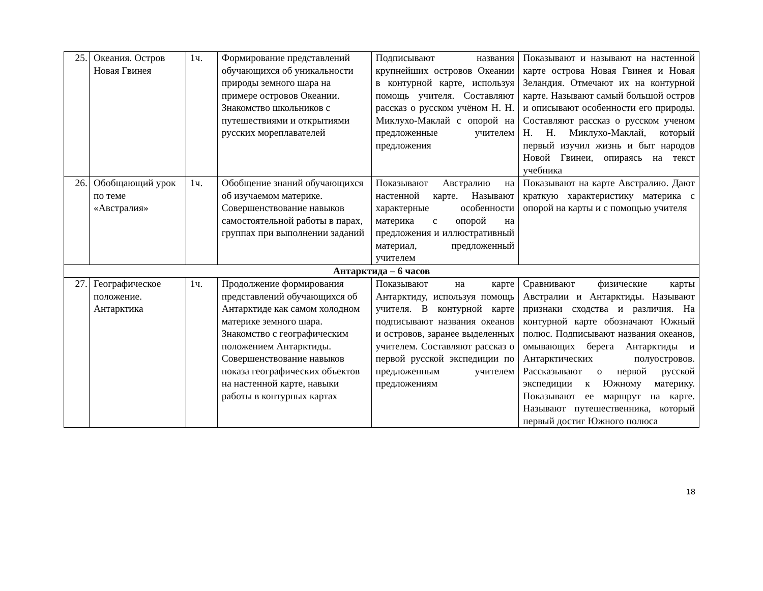| 25. | Океания. Остров Новая Гвинея | 1ч. | Формирование представлений обучающихся об уникальности природы земного шара на примере островов Океании. Знакомство школьников с путешествиями и открытиями русских мореплавателей | Подписывают названия крупнейших островов Океании в контурной карте, используя помощь учителя. Составляют рассказ о русском учёном Н. Н. Миклухо-Маклай с опорой на предложенные учителем предложения | Показывают и называют на настенной карте острова Новая Гвинея и Новая Зеландия. Отмечают их на контурной карте. Называют самый большой остров и описывают особенности его природы. Составляют рассказ о русском ученом Н. Н. Миклухо-Маклай, который первый изучил жизнь и быт народов Новой Гвинеи, опираясь на текст учебника |
| 26. | Обобщающий урок по теме «Австралия» | 1ч. | Обобщение знаний обучающихся об изучаемом материке. Совершенствование навыков самостоятельной работы в парах, группах при выполнении заданий | Показывают Австралию на настенной карте. Называют характерные особенности материка с опорой на предложения и иллюстративный материал, предложенный учителем | Показывают на карте Австралию. Дают краткую характеристику материка с опорой на карты и с помощью учителя |
| Антарктида – 6 часов | | | | | |
| 27. | Географическое положение. Антарктика | 1ч. | Продолжение формирования представлений обучающихся об Антарктиде как самом холодном материке земного шара. Знакомство с географическим положением Антарктиды. Совершенствование навыков показа географических объектов на настенной карте, навыки работы в контурных картах | Показывают на карте Антарктиду, используя помощь учителя. В контурной карте подписывают названия океанов и островов, заранее выделенных учителем. Составляют рассказ о первой русской экспедиции по предложенным учителем предложениям | Сравнивают физические карты Австралии и Антарктиды. Называют признаки сходства и различия. На контурной карте обозначают Южный полюс. Подписывают названия океанов, омывающих берега Антарктиды и Антарктических полуостровов. Рассказывают о первой русской экспедиции к Южному материку. Показывают ее маршрут на карте. Называют путешественника, который первый достиг Южного полюса |
18